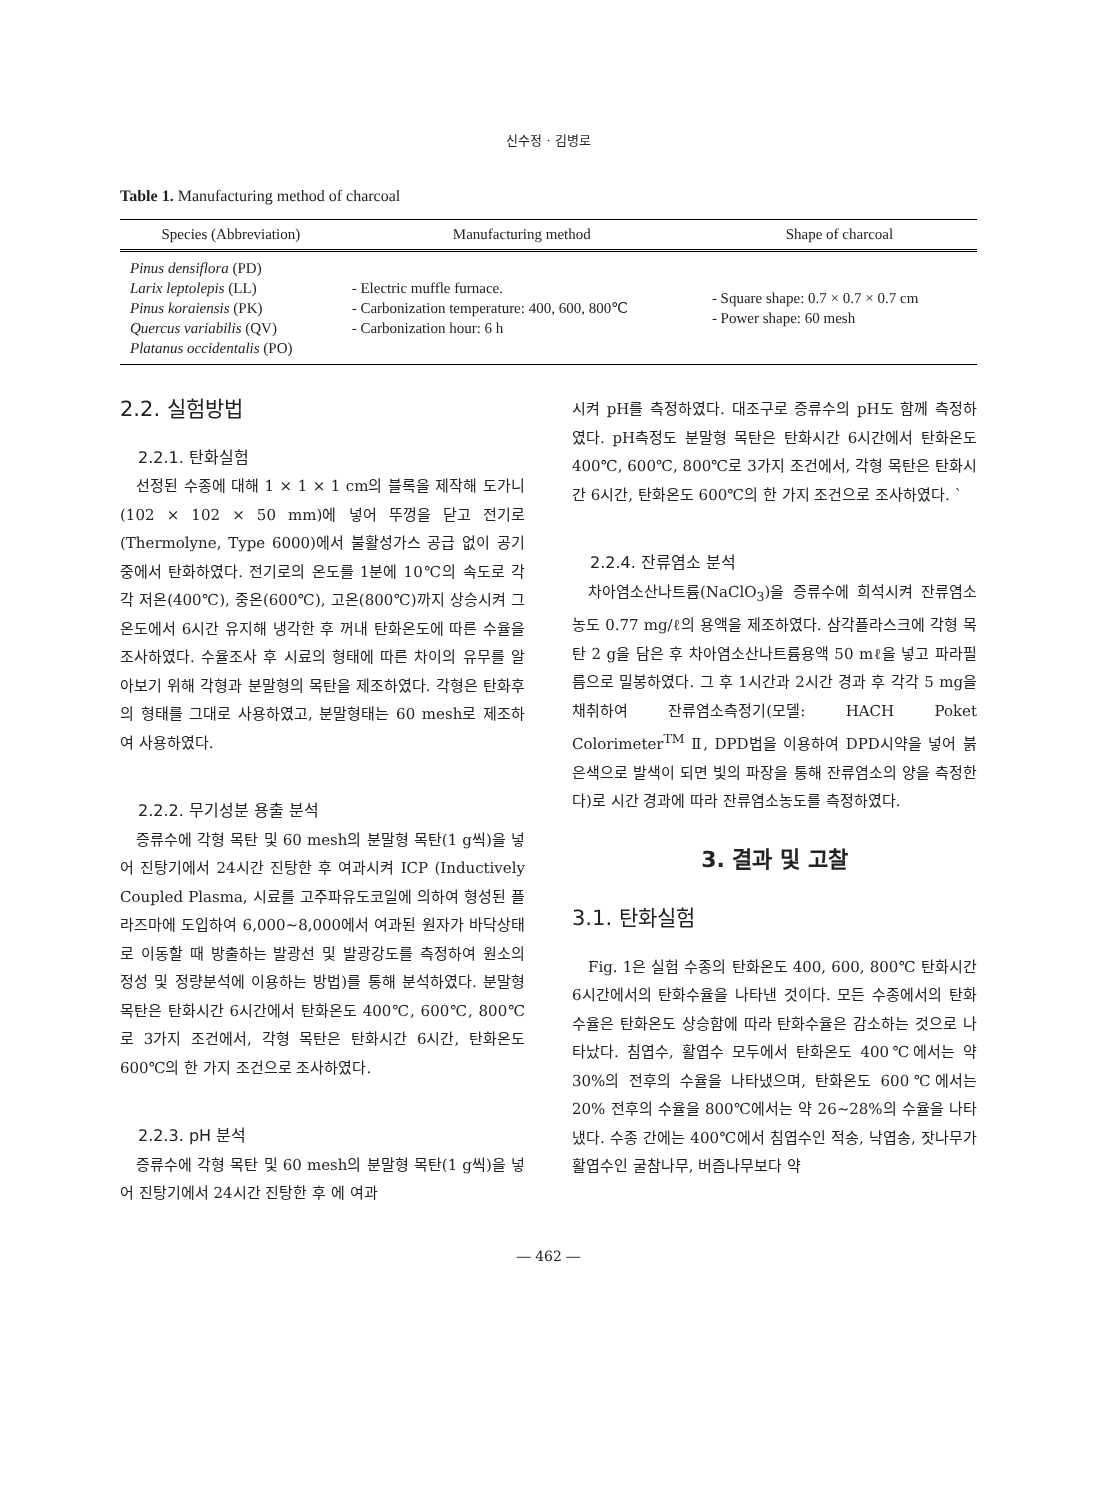신수정 · 김병로
Table 1. Manufacturing method of charcoal
| Species (Abbreviation) | Manufacturing method | Shape of charcoal |
| --- | --- | --- |
| Pinus densiflora (PD) Larix leptolepis (LL) Pinus koraiensis (PK) Quercus variabilis (QV) Platanus occidentalis (PO) | - Electric muffle furnace. - Carbonization temperature: 400, 600, 800℃ - Carbonization hour: 6 h | - Square shape: 0.7 × 0.7 × 0.7 cm - Power shape: 60 mesh |
2.2. 실험방법
2.2.1. 탄화실험
선정된 수종에 대해 1 × 1 × 1 cm의 블록을 제작해 도가니(102 × 102 × 50 mm)에 넣어 뚜껑을 닫고 전기로(Thermolyne, Type 6000)에서 불활성가스 공급 없이 공기 중에서 탄화하였다. 전기로의 온도를 1분에 10℃의 속도로 각각 저온(400℃), 중온(600℃), 고온(800℃)까지 상승시켜 그 온도에서 6시간 유지해 냉각한 후 꺼내 탄화온도에 따른 수율을 조사하였다. 수율조사 후 시료의 형태에 따른 차이의 유무를 알아보기 위해 각형과 분말형의 목탄을 제조하였다. 각형은 탄화후의 형태를 그대로 사용하였고, 분말형태는 60 mesh로 제조하여 사용하였다.
2.2.2. 무기성분 용출 분석
증류수에 각형 목탄 및 60 mesh의 분말형 목탄(1 g씩)을 넣어 진탕기에서 24시간 진탕한 후 여과시켜 ICP (Inductively Coupled Plasma, 시료를 고주파유도코일에 의하여 형성된 플라즈마에 도입하여 6,000∼8,000에서 여과된 원자가 바닥상태로 이동할 때 방출하는 발광선 및 발광강도를 측정하여 원소의 정성 및 정량분석에 이용하는 방법)를 통해 분석하였다. 분말형 목탄은 탄화시간 6시간에서 탄화온도 400℃, 600℃, 800℃로 3가지 조건에서, 각형 목탄은 탄화시간 6시간, 탄화온도 600℃의 한 가지 조건으로 조사하였다.
2.2.3. pH 분석
증류수에 각형 목탄 및 60 mesh의 분말형 목탄(1 g씩)을 넣어 진탕기에서 24시간 진탕한 후 에 여과
시켜 pH를 측정하였다. 대조구로 증류수의 pH도 함께 측정하였다. pH측정도 분말형 목탄은 탄화시간 6시간에서 탄화온도 400℃, 600℃, 800℃로 3가지 조건에서, 각형 목탄은 탄화시간 6시간, 탄화온도 600℃의 한 가지 조건으로 조사하였다. `
2.2.4. 잔류염소 분석
차아염소산나트륨(NaClO<sub>3</sub>)을 증류수에 희석시켜 잔류염소농도 0.77 mg/ℓ의 용액을 제조하였다. 삼각플라스크에 각형 목탄 2 g을 담은 후 차아염소산나트륨용액 50 mℓ을 넣고 파라필름으로 밀봉하였다. 그 후 1시간과 2시간 경과 후 각각 5 mg을 채취하여 잔류염소측정기(모델: HACH Poket Colorimeter<sup>TM</sup> Ⅱ, DPD법을 이용하여 DPD시약을 넣어 붉은색으로 발색이 되면 빛의 파장을 통해 잔류염소의 양을 측정한다)로 시간 경과에 따라 잔류염소농도를 측정하였다.
3. 결과 및 고찰
3.1. 탄화실험
Fig. 1은 실험 수종의 탄화온도 400, 600, 800℃ 탄화시간 6시간에서의 탄화수율을 나타낸 것이다. 모든 수종에서의 탄화수율은 탄화온도 상승함에 따라 탄화수율은 감소하는 것으로 나타났다. 침엽수, 활엽수 모두에서 탄화온도 400℃에서는 약 30%의 전후의 수율을 나타냈으며, 탄화온도 600℃에서는 20% 전후의 수율을 800℃에서는 약 26∼28%의 수율을 나타냈다. 수종 간에는 400℃에서 침엽수인 적송, 낙엽송, 잣나무가 활엽수인 굴참나무, 버즘나무보다 약
― 462 ―